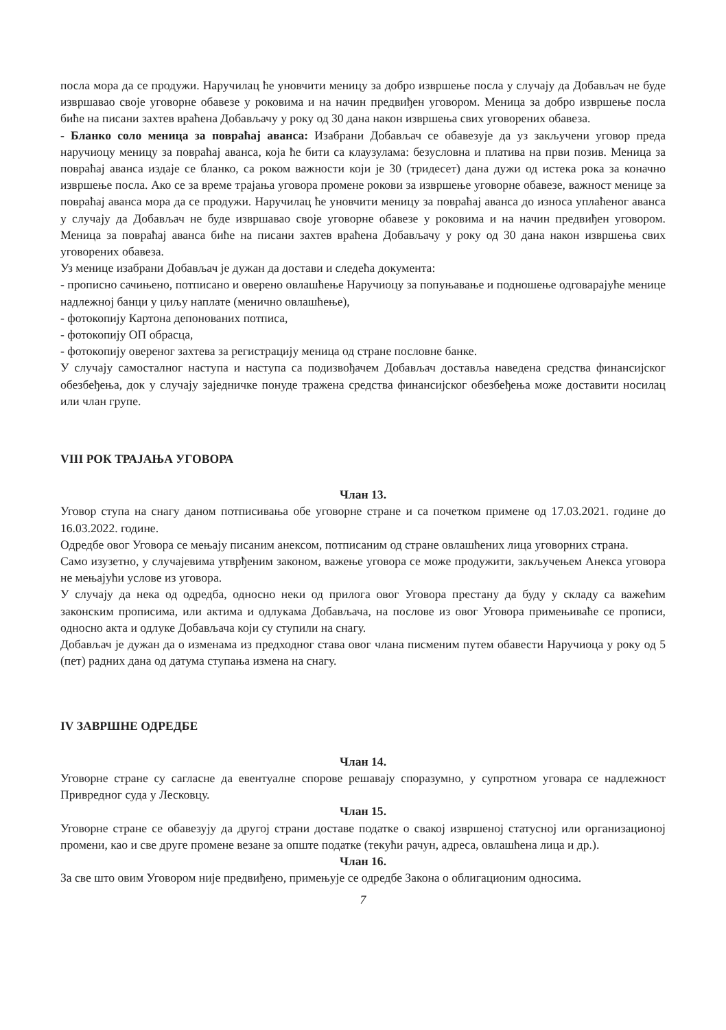посла мора да се продужи. Наручилац ће уновчити меницу за добро извршење посла у случају да Добављач не буде извршавао своје уговорне обавезе у роковима и на начин предвиђен уговором. Меница за добро извршење посла биће на писани захтев враћена Добављачу у року од 30 дана након извршења свих уговорених обавеза.
- Бланко соло меница за повраћај аванса: Изабрани Добављач се обавезује да уз закључени уговор преда наручиоцу меницу за повраћај аванса, која ће бити са клаузулама: безусловна и платива на први позив. Меница за повраћај аванса издаје се бланко, са роком важности који је 30 (тридесет) дана дужи од истека рока за коначно извршење посла. Ако се за време трајања уговора промене рокови за извршење уговорне обавезе, важност менице за повраћај аванса мора да се продужи. Наручилац ће уновчити меницу за повраћај аванса до износа уплаћеног аванса у случају да Добављач не буде извршавао своје уговорне обавезе у роковима и на начин предвиђен уговором. Меница за повраћај аванса биће на писани захтев враћена Добављачу у року од 30 дана након извршења свих уговорених обавеза.
Уз менице изабрани Добављач је дужан да достави и следећа документа:
- прописно сачињено, потписано и оверено овлашћење Наручиоцу за попуњавање и подношење одговарајуће менице надлежној банци у циљу наплате (менично овлашћење),
- фотокопију Картона депонованих потписа,
- фотокопију ОП обрасца,
- фотокопију овереног захтева за регистрацију меница од стране пословне банке.
У случају самосталног наступа и наступа са подизвођачем Добављач доставља наведена средства финансијског обезбеђења, док у случају заједничке понуде тражена средства финансијског обезбеђења може доставити носилац или члан групе.
VIII РОК ТРАЈАЊА УГОВОРА
Члан 13.
Уговор ступа на снагу даном потписивања обе уговорне стране и са почетком примене од 17.03.2021. године до 16.03.2022. године.
Одредбе овог Уговора се мењају писаним анексом, потписаним од стране овлашћених лица уговорних страна.
Само изузетно, у случајевима утврђеним законом, важење уговора се може продужити, закључењем Анекса уговора не мењајући услове из уговора.
У случају да нека од одредба, односно неки од прилога овог Уговора престану да буду у складу са важећим законским прописима, или актима и одлукама Добављача, на послове из овог Уговора примењиваће се прописи, односно акта и одлуке Добављача који су ступили на снагу.
Добављач је дужан да о изменама из предходног става овог члана писменим путем обавести Наручиоца у року од 5 (пет) радних дана од датума ступања измена на снагу.
IV ЗАВРШНЕ ОДРЕДБЕ
Члан 14.
Уговорне стране су сагласне да евентуалне спорове решавају споразумно, у супротном уговара се надлежност Привредног суда у Лесковцу.
Члан 15.
Уговорне стране се обавезују да другој страни доставе податке о свакој извршеној статусној или организационој промени, као и све друге промене везане за опште податке (текући рачун, адреса, овлашћена лица и др.).
Члан 16.
За све што овим Уговором није предвиђено, примењује се одредбе Закона о облигационим односима.
7